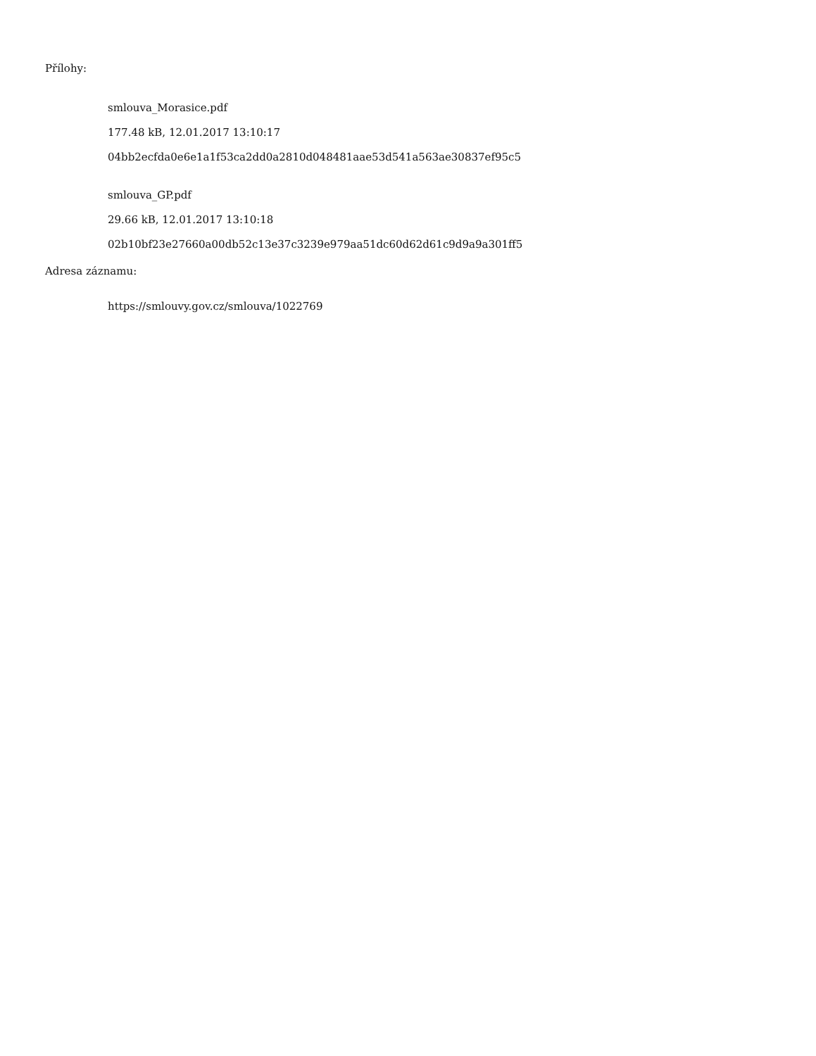Přílohy:
smlouva_Morasice.pdf
177.48 kB, 12.01.2017 13:10:17
04bb2ecfda0e6e1a1f53ca2dd0a2810d048481aae53d541a563ae30837ef95c5
smlouva_GP.pdf
29.66 kB, 12.01.2017 13:10:18
02b10bf23e27660a00db52c13e37c3239e979aa51dc60d62d61c9d9a9a301ff5
Adresa záznamu:
https://smlouvy.gov.cz/smlouva/1022769